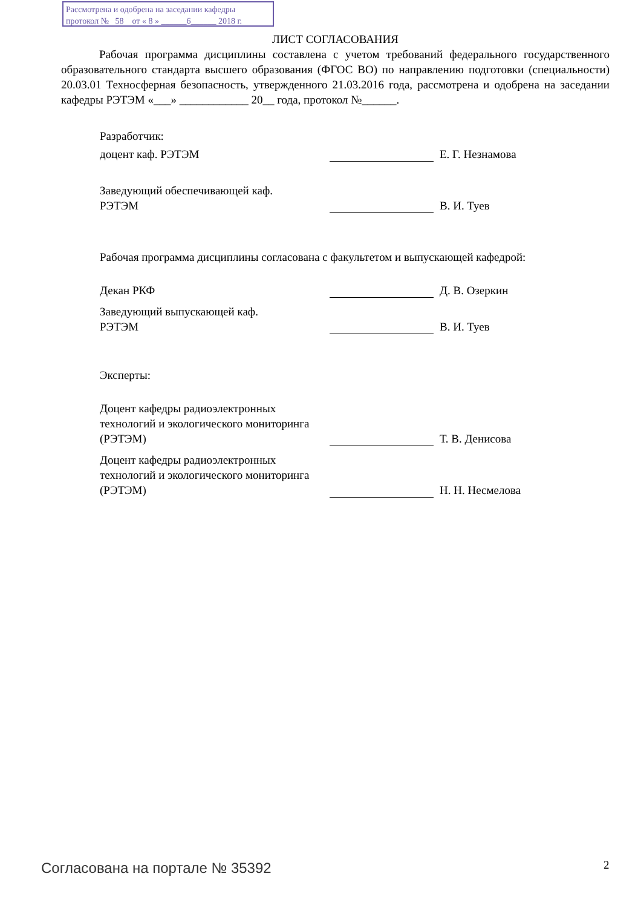Рассмотрена и одобрена на заседании кафедры
протокол № 58 от « 8 » ______6______ 2018 г.
ЛИСТ СОГЛАСОВАНИЯ
Рабочая программа дисциплины составлена с учетом требований федерального государственного образовательного стандарта высшего образования (ФГОС ВО) по направлению подготовки (специальности) 20.03.01 Техносферная безопасность, утвержденного 21.03.2016 года, рассмотрена и одобрена на заседании кафедры РЭТЭМ «___» ____________ 20__ года, протокол №______.
Разработчик:
доцент каф. РЭТЭМ Е. Г. Незнамова
Заведующий обеспечивающей каф.
РЭТЭМ
В. И. Туев
Рабочая программа дисциплины согласована с факультетом и выпускающей кафедрой:
Декан РКФ Д. В. Озеркин
Заведующий выпускающей каф.
РЭТЭМ
В. И. Туев
Эксперты:
Доцент кафедры радиоэлектронных технологий и экологического мониторинга (РЭТЭМ)
Т. В. Денисова
Доцент кафедры радиоэлектронных технологий и экологического мониторинга (РЭТЭМ)
Н. Н. Несмелова
Согласована на портале № 35392 2